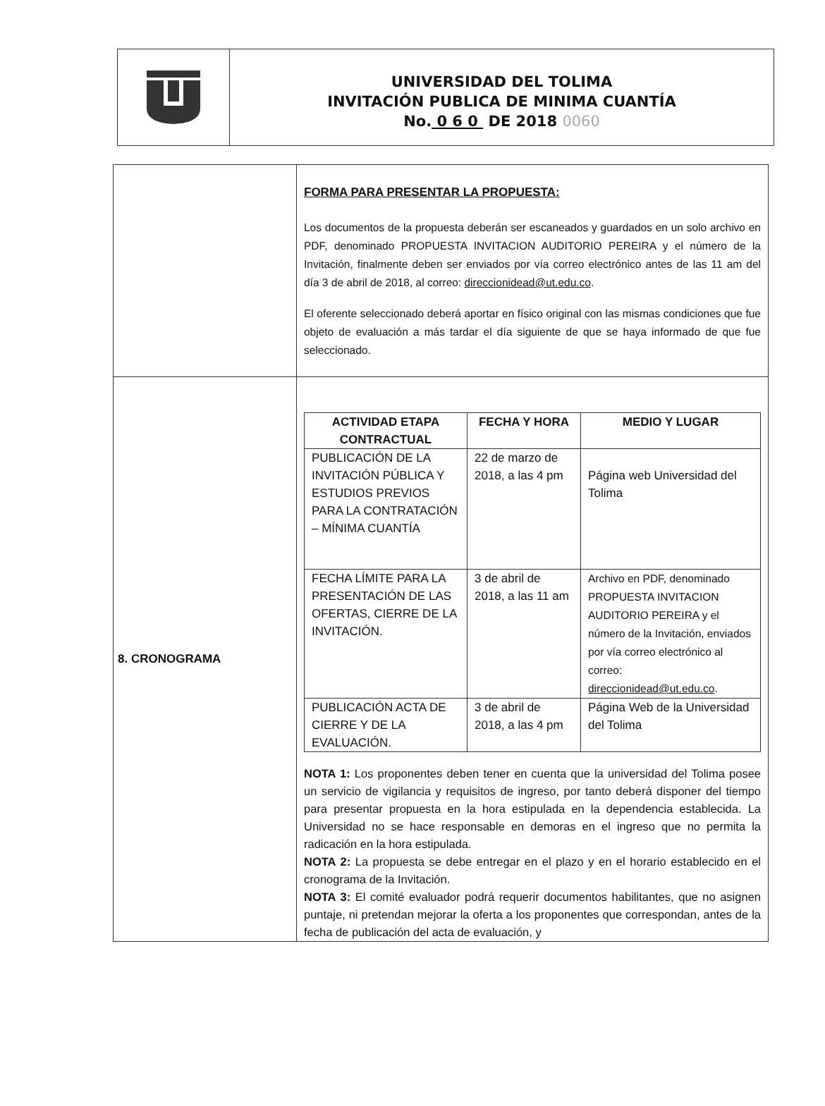UNIVERSIDAD DEL TOLIMA
INVITACIÓN PUBLICA DE MINIMA CUANTÍA
No. 0 6 0 DE 2018 0060
| | FORMA PARA PRESENTAR LA PROPUESTA: Los documentos de la propuesta deberán ser escaneados y guardados en un solo archivo en PDF, denominado PROPUESTA INVITACION AUDITORIO PEREIRA y el número de la Invitación, finalmente deben ser enviados por vía correo electrónico antes de las 11 am del día 3 de abril de 2018, al correo: direccionidead@ut.edu.co . El oferente seleccionado deberá aportar en físico original con las mismas condiciones que fue objeto de evaluación a más tardar el día siguiente de que se haya informado de que fue seleccionado. |
| 8. CRONOGRAMA | / ACTIVIDAD ETAPA CONTRACTUAL / FECHA Y HORA / MEDIO Y LUGAR / / --- / --- / --- / / PUBLICACIÓN DE LA INVITACIÓN PÚBLICA Y ESTUDIOS PREVIOS PARA LA CONTRATACIÓN – MÍNIMA CUANTÍA / 22 de marzo de 2018, a las 4 pm / Página web Universidad del Tolima / / FECHA LÍMITE PARA LA PRESENTACIÓN DE LAS OFERTAS, CIERRE DE LA INVITACIÓN. / 3 de abril de 2018, a las 11 am / Archivo en PDF, denominado PROPUESTA INVITACION AUDITORIO PEREIRA y el número de la Invitación, enviados por vía correo electrónico al correo: direccionidead@ut.edu.co . / / PUBLICACIÓN ACTA DE CIERRE Y DE LA EVALUACIÓN. / 3 de abril de 2018, a las 4 pm / Página Web de la Universidad del Tolima / NOTA 1: Los proponentes deben tener en cuenta que la universidad del Tolima posee un servicio de vigilancia y requisitos de ingreso, por tanto deberá disponer del tiempo para presentar propuesta en la hora estipulada en la dependencia establecida. La Universidad no se hace responsable en demoras en el ingreso que no permita la radicación en la hora estipulada. NOTA 2: La propuesta se debe entregar en el plazo y en el horario establecido en el cronograma de la Invitación. NOTA 3: El comité evaluador podrá requerir documentos habilitantes, que no asignen puntaje, ni pretendan mejorar la oferta a los proponentes que correspondan, antes de la fecha de publicación del acta de evaluación, y |